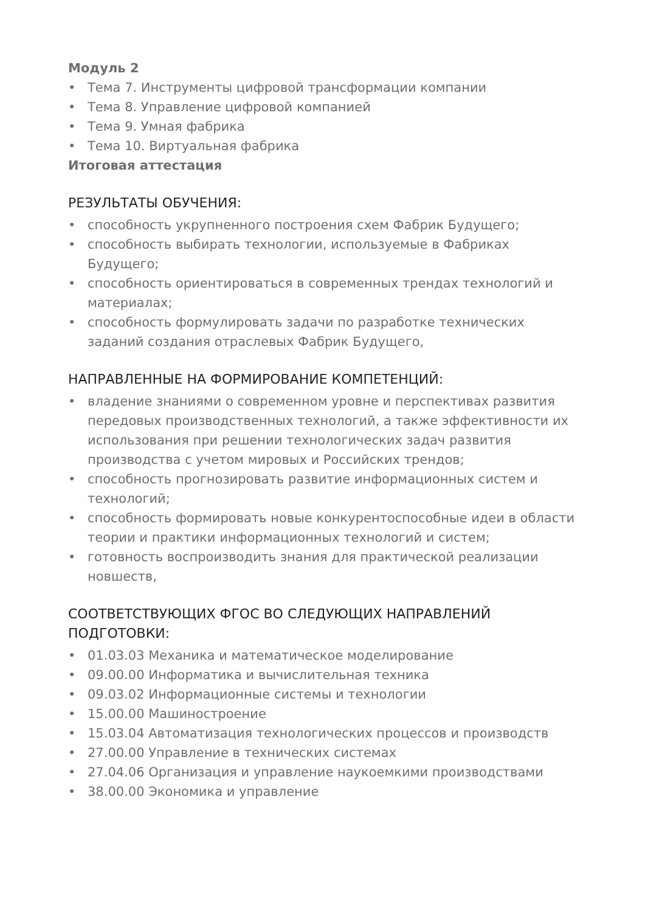Модуль 2
• Тема 7. Инструменты цифровой трансформации компании
• Тема 8. Управление цифровой компанией
• Тема 9. Умная фабрика
• Тема 10. Виртуальная фабрика
Итоговая аттестация
РЕЗУЛЬТАТЫ ОБУЧЕНИЯ:
• способность укрупненного построения схем Фабрик Будущего;
• способность выбирать технологии, используемые в Фабриках Будущего;
• способность ориентироваться в современных трендах технологий и материалах;
• способность формулировать задачи по разработке технических заданий создания отраслевых Фабрик Будущего,
НАПРАВЛЕННЫЕ НА ФОРМИРОВАНИЕ КОМПЕТЕНЦИЙ:
• владение знаниями о современном уровне и перспективах развития передовых производственных технологий, а также эффективности их использования при решении технологических задач развития производства с учетом мировых и Российских трендов;
• способность прогнозировать развитие информационных систем и технологий;
• способность формировать новые конкурентоспособные идеи в области теории и практики информационных технологий и систем;
• готовность воспроизводить знания для практической реализации новшеств,
СООТВЕТСТВУЮЩИХ ФГОС ВО СЛЕДУЮЩИХ НАПРАВЛЕНИЙ ПОДГОТОВКИ:
• 01.03.03 Механика и математическое моделирование
• 09.00.00 Информатика и вычислительная техника
• 09.03.02 Информационные системы и технологии
• 15.00.00 Машиностроение
• 15.03.04 Автоматизация технологических процессов и производств
• 27.00.00 Управление в технических системах
• 27.04.06 Организация и управление наукоемкими производствами
• 38.00.00 Экономика и управление